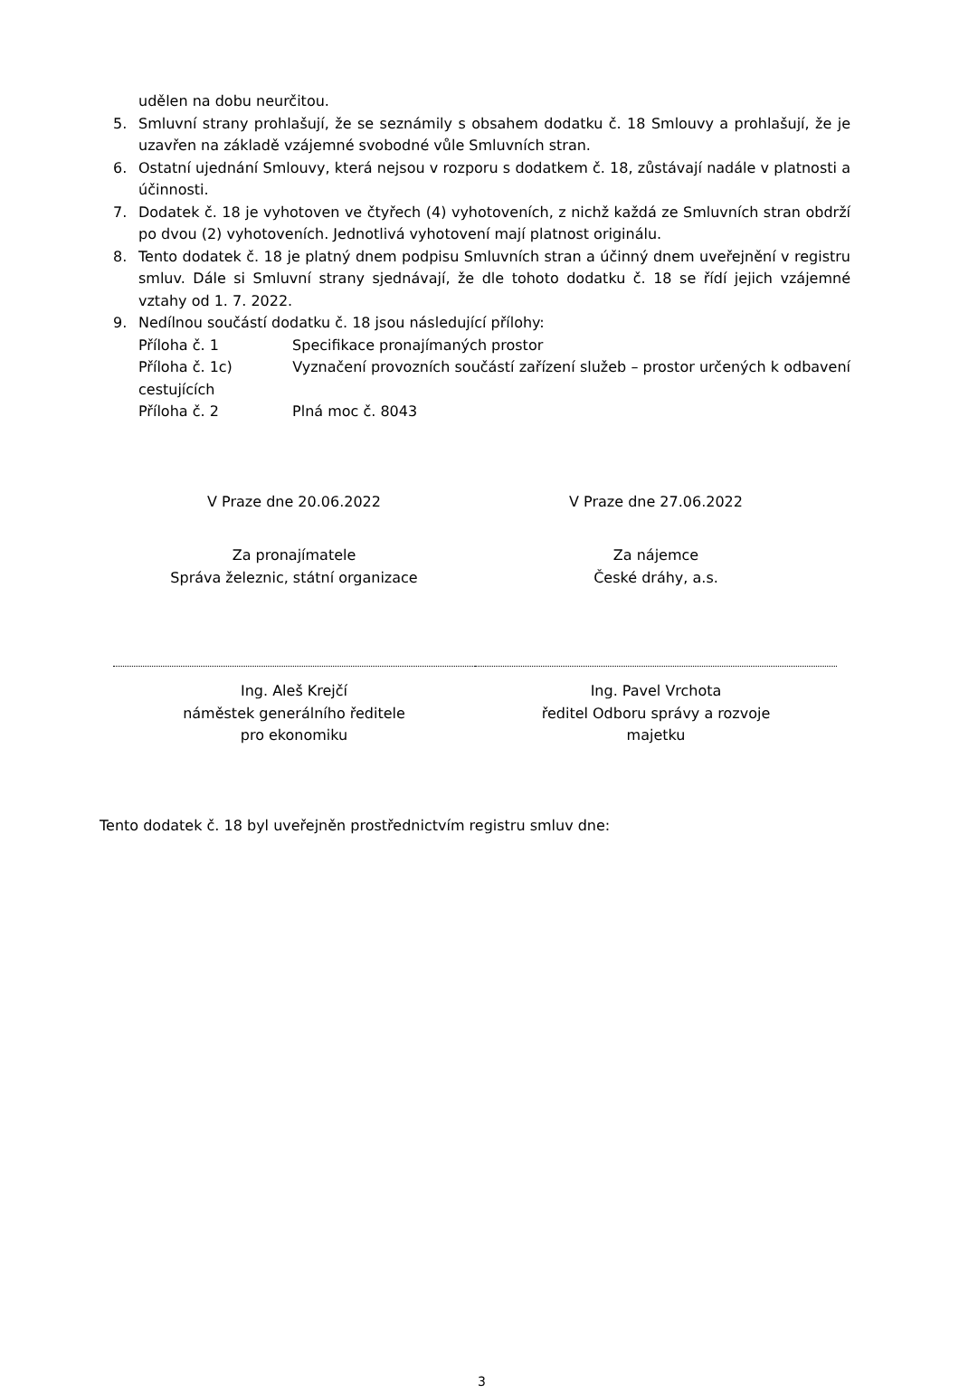udělen na dobu neurčitou.
5. Smluvní strany prohlašují, že se seznámily s obsahem dodatku č. 18 Smlouvy a prohlašují, že je uzavřen na základě vzájemné svobodné vůle Smluvních stran.
6. Ostatní ujednání Smlouvy, která nejsou v rozporu s dodatkem č. 18, zůstávají nadále v platnosti a účinnosti.
7. Dodatek č. 18 je vyhotoven ve čtyřech (4) vyhotoveních, z nichž každá ze Smluvních stran obdrží po dvou (2) vyhotoveních. Jednotlivá vyhotovení mají platnost originálu.
8. Tento dodatek č. 18 je platný dnem podpisu Smluvních stran a účinný dnem uveřejnění v registru smluv. Dále si Smluvní strany sjednávají, že dle tohoto dodatku č. 18 se řídí jejich vzájemné vztahy od 1. 7. 2022.
9. Nedílnou součástí dodatku č. 18 jsou následující přílohy:
Příloha č. 1 Specifikace pronajímaných prostor
Příloha č. 1c) Vyznačení provozních součástí zařízení služeb – prostor určených k odbavení cestujících
Příloha č. 2 Plná moc č. 8043
V Praze dne 20.06.2022 V Praze dne 27.06.2022
Za pronajímatele
Správa železnic, státní organizace
Za nájemce
České dráhy, a.s.
Ing. Aleš Krejčí
náměstek generálního ředitele
pro ekonomiku
Ing. Pavel Vrchota
ředitel Odboru správy a rozvoje
majetku
Tento dodatek č. 18 byl uveřejněn prostřednictvím registru smluv dne:
3